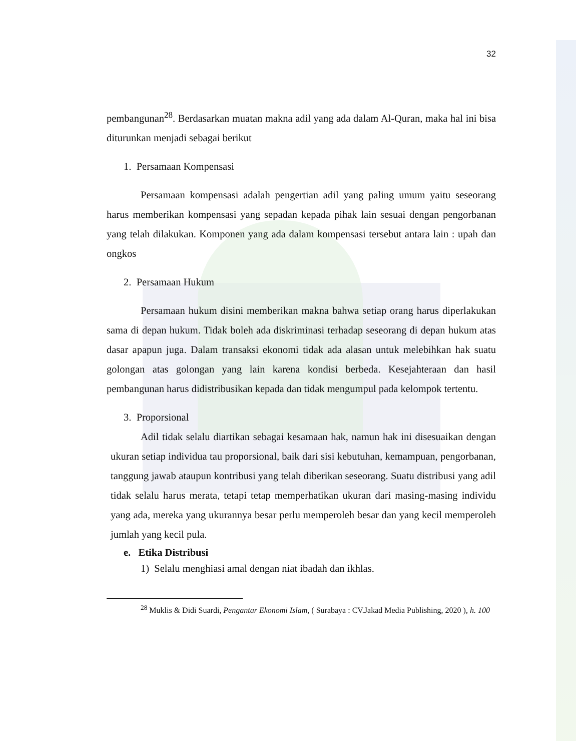32
pembangunan<sup>28</sup>. Berdasarkan muatan makna adil yang ada dalam Al-Quran, maka hal ini bisa diturunkan menjadi sebagai berikut
1. Persamaan Kompensasi
Persamaan kompensasi adalah pengertian adil yang paling umum yaitu seseorang harus memberikan kompensasi yang sepadan kepada pihak lain sesuai dengan pengorbanan yang telah dilakukan. Komponen yang ada dalam kompensasi tersebut antara lain : upah dan ongkos
2. Persamaan Hukum
Persamaan hukum disini memberikan makna bahwa setiap orang harus diperlakukan sama di depan hukum. Tidak boleh ada diskriminasi terhadap seseorang di depan hukum atas dasar apapun juga. Dalam transaksi ekonomi tidak ada alasan untuk melebihkan hak suatu golongan atas golongan yang lain karena kondisi berbeda. Kesejahteraan dan hasil pembangunan harus didistribusikan kepada dan tidak mengumpul pada kelompok tertentu.
3. Proporsional
Adil tidak selalu diartikan sebagai kesamaan hak, namun hak ini disesuaikan dengan ukuran setiap individua tau proporsional, baik dari sisi kebutuhan, kemampuan, pengorbanan, tanggung jawab ataupun kontribusi yang telah diberikan seseorang. Suatu distribusi yang adil tidak selalu harus merata, tetapi tetap memperhatikan ukuran dari masing-masing individu yang ada, mereka yang ukurannya besar perlu memperoleh besar dan yang kecil memperoleh jumlah yang kecil pula.
e. Etika Distribusi
1) Selalu menghiasi amal dengan niat ibadah dan ikhlas.
<sup>28</sup> Muklis & Didi Suardi, Pengantar Ekonomi Islam, ( Surabaya : CV.Jakad Media Publishing, 2020 ), h. 100